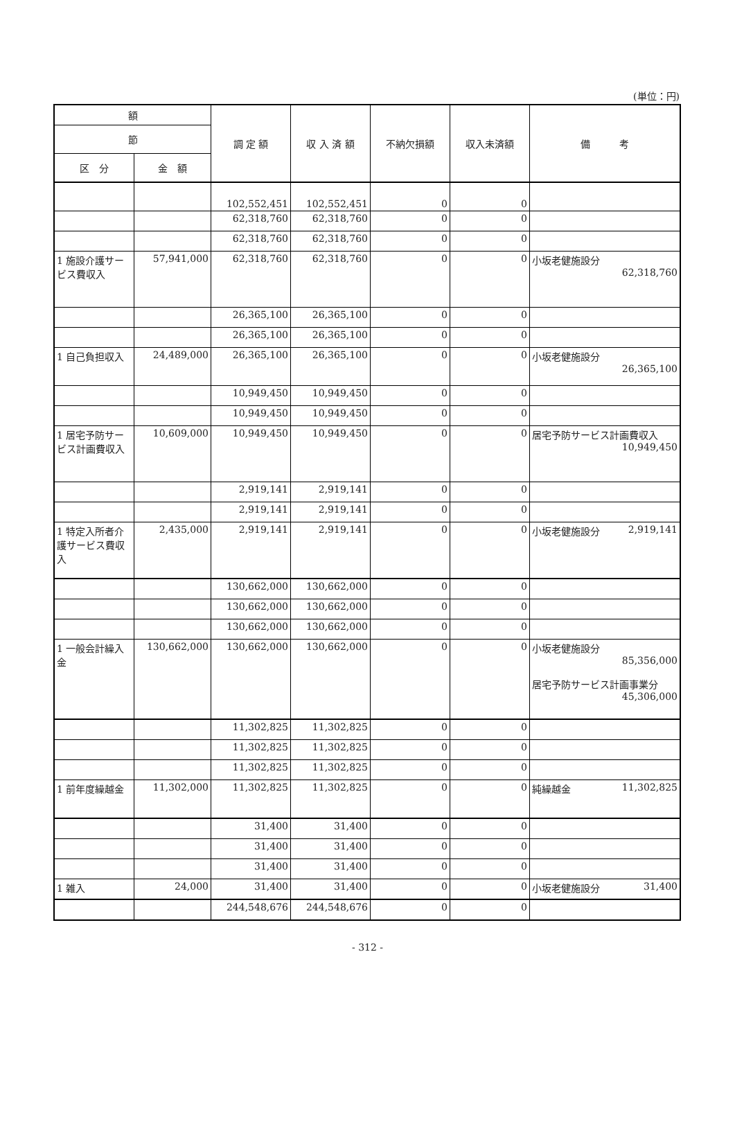(単位：円)
| 額 | | 調 定 額 | 収 入 済 額 | 不納欠損額 | 収入未済額 | 備 考 |
| --- | --- | --- | --- | --- | --- | --- |
| 節 | | | | | | |
| 区 分 | 金 額 | | | | | |
| | | 102,552,451 | 102,552,451 | 0 | 0 | |
| | | 62,318,760 | 62,318,760 | 0 | 0 | |
| | | 62,318,760 | 62,318,760 | 0 | 0 | |
| 1 施設介護サービス費収入 | 57,941,000 | 62,318,760 | 62,318,760 | 0 | 0 | 小坂老健施設分 62,318,760 |
| | | 26,365,100 | 26,365,100 | 0 | 0 | |
| | | 26,365,100 | 26,365,100 | 0 | 0 | |
| 1 自己負担収入 | 24,489,000 | 26,365,100 | 26,365,100 | 0 | 0 | 小坂老健施設分 26,365,100 |
| | | 10,949,450 | 10,949,450 | 0 | 0 | |
| | | 10,949,450 | 10,949,450 | 0 | 0 | |
| 1 居宅予防サービス計画費収入 | 10,609,000 | 10,949,450 | 10,949,450 | 0 | 0 | 居宅予防サービス計画費収入 10,949,450 |
| | | 2,919,141 | 2,919,141 | 0 | 0 | |
| | | 2,919,141 | 2,919,141 | 0 | 0 | |
| 1 特定入所者介護サービス費収入 | 2,435,000 | 2,919,141 | 2,919,141 | 0 | 0 | 小坂老健施設分 2,919,141 |
| | | 130,662,000 | 130,662,000 | 0 | 0 | |
| | | 130,662,000 | 130,662,000 | 0 | 0 | |
| | | 130,662,000 | 130,662,000 | 0 | 0 | |
| 1 一般会計繰入金 | 130,662,000 | 130,662,000 | 130,662,000 | 0 | 0 | 小坂老健施設分 85,356,000 居宅予防サービス計画事業分 45,306,000 |
| | | 11,302,825 | 11,302,825 | 0 | 0 | |
| | | 11,302,825 | 11,302,825 | 0 | 0 | |
| | | 11,302,825 | 11,302,825 | 0 | 0 | |
| 1 前年度繰越金 | 11,302,000 | 11,302,825 | 11,302,825 | 0 | 0 | 純繰越金 11,302,825 |
| | | 31,400 | 31,400 | 0 | 0 | |
| | | 31,400 | 31,400 | 0 | 0 | |
| | | 31,400 | 31,400 | 0 | 0 | |
| 1 雑入 | 24,000 | 31,400 | 31,400 | 0 | 0 | 小坂老健施設分 31,400 |
| | | 244,548,676 | 244,548,676 | 0 | 0 | |
- 312 -